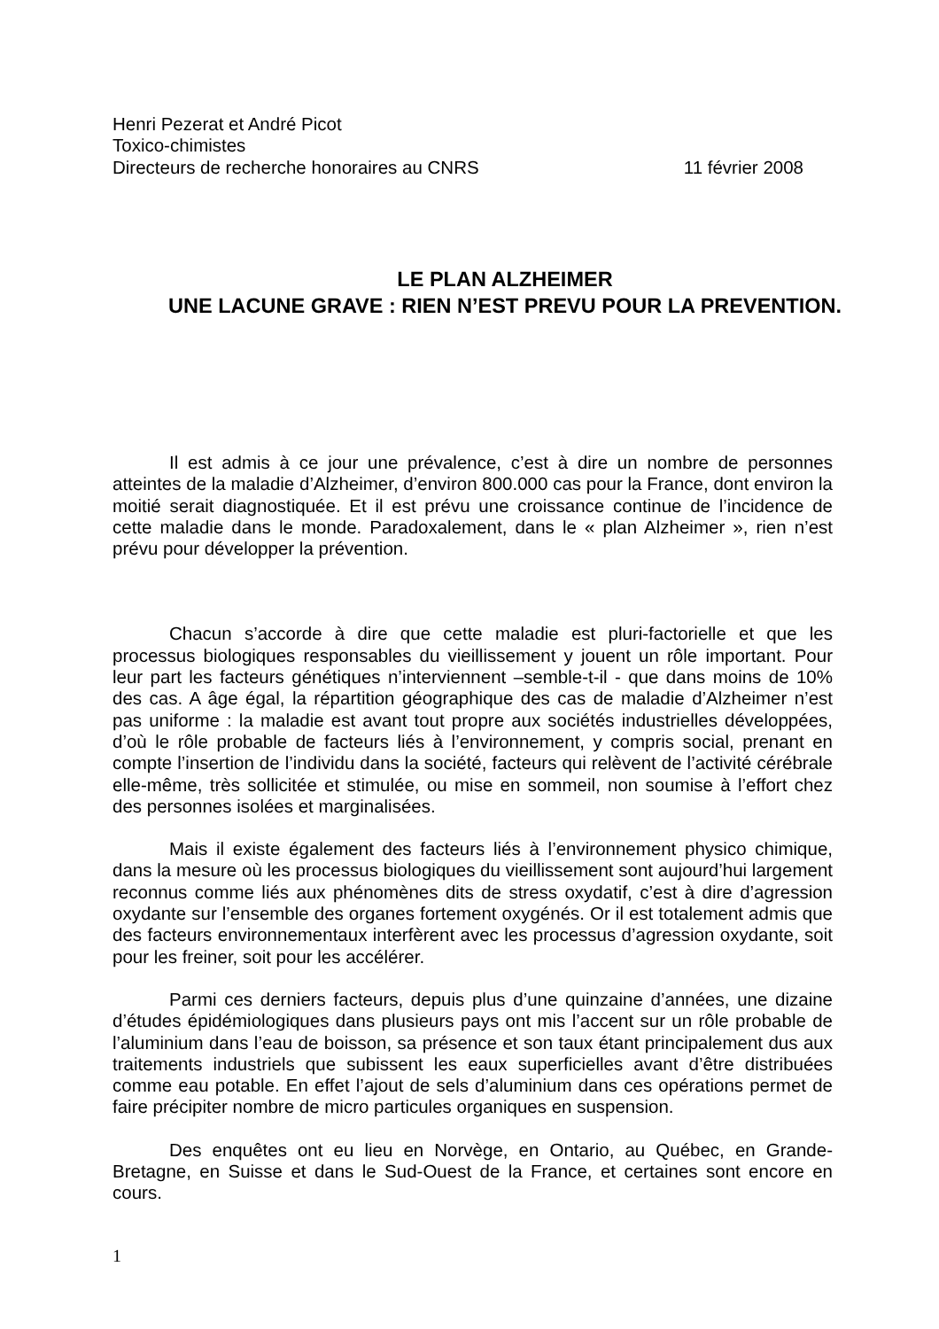Henri Pezerat et André Picot
Toxico-chimistes
Directeurs de recherche honoraires au CNRS 11 février 2008
LE PLAN ALZHEIMER
UNE LACUNE GRAVE : RIEN N’EST PREVU POUR LA PREVENTION.
Il est admis à ce jour une prévalence, c’est à dire un nombre de personnes atteintes de la maladie d’Alzheimer, d’environ 800.000 cas pour la France, dont environ la moitié serait diagnostiquée. Et il est prévu une croissance continue de l’incidence de cette maladie dans le monde. Paradoxalement, dans le « plan Alzheimer », rien n’est prévu pour développer la prévention.
Chacun s’accorde à dire que cette maladie est pluri-factorielle et que les processus biologiques responsables du vieillissement y jouent un rôle important. Pour leur part les facteurs génétiques n’interviennent –semble-t-il - que dans moins de 10% des cas. A âge égal, la répartition géographique des cas de maladie d’Alzheimer n’est pas uniforme : la maladie est avant tout propre aux sociétés industrielles développées, d’où le rôle probable de facteurs liés à l’environnement, y compris social, prenant en compte l’insertion de l’individu dans la société, facteurs qui relèvent de l’activité cérébrale elle-même, très sollicitée et stimulée, ou mise en sommeil, non soumise à l’effort chez des personnes isolées et marginalisées.
Mais il existe également des facteurs liés à l’environnement physico chimique, dans la mesure où les processus biologiques du vieillissement sont aujourd’hui largement reconnus comme liés aux phénomènes dits de stress oxydatif, c’est à dire d’agression oxydante sur l’ensemble des organes fortement oxygénés. Or il est totalement admis que des facteurs environnementaux interfèrent avec les processus d’agression oxydante, soit pour les freiner, soit pour les accélérer.
Parmi ces derniers facteurs, depuis plus d’une quinzaine d’années, une dizaine d’études épidémiologiques dans plusieurs pays ont mis l’accent sur un rôle probable de l’aluminium dans l’eau de boisson, sa présence et son taux étant principalement dus aux traitements industriels que subissent les eaux superficielles avant d’être distribuées comme eau potable. En effet l’ajout de sels d’aluminium dans ces opérations permet de faire précipiter nombre de micro particules organiques en suspension.
Des enquêtes ont eu lieu en Norvège, en Ontario, au Québec, en Grande-Bretagne, en Suisse et dans le Sud-Ouest de la France, et certaines sont encore en cours.
1